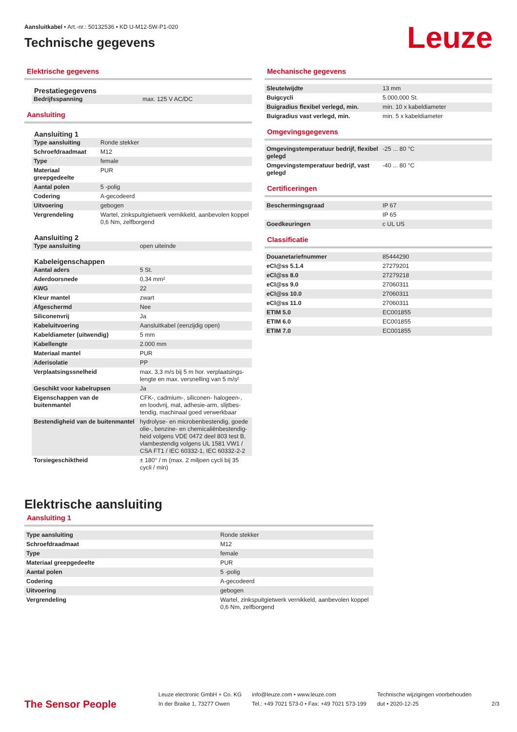Aansluitkabel • Art.-nr.: 50132536 • KD U-M12-5W-P1-020
Technische gegevens
Leuze
Elektrische gegevens
Prestatiegegevens
| Bedrijfsspanning | max. 125 V AC/DC |
Aansluiting
Aansluiting 1
| Type aansluiting | Ronde stekker |
| Schroefdraadmaat | M12 |
| Type | female |
| Materiaal greepgedeelte | PUR |
| Aantal polen | 5 -polig |
| Codering | A-gecodeerd |
| Uitvoering | gebogen |
| Vergrendeling | Wartel, zinkspuitgietwerk vernikkeld, aanbevolen koppel 0,6 Nm, zelfborgend |
Aansluiting 2
| Type aansluiting | open uiteinde |
Kabeleigenschappen
| Aantal aders | 5 St. |
| Aderdoorsnede | 0,34 mm² |
| AWG | 22 |
| Kleur mantel | zwart |
| Afgeschermd | Nee |
| Siliconenvrij | Ja |
| Kabeluitvoering | Aansluitkabel (eenzijdig open) |
| Kabeldiameter (uitwendig) | 5 mm |
| Kabellengte | 2.000 mm |
| Materiaal mantel | PUR |
| Aderisolatie | PP |
| Verplaatsingssnelheid | max. 3,3 m/s bij 5 m hor. verplaatsings-lengte en max. versnelling van 5 m/s² |
| Geschikt voor kabelrupsen | Ja |
| Eigenschappen van de buitenmantel | CFK-, cadmium-, siliconen- halogeen-, en loodvrij, mat, adhesie-arm, slijtbes-tendig, machinaal goed verwerkbaar |
| Bestendigheid van de buitenmantel | hydrolyse- en microbenbestendig, goede olie-, benzine- en chemicaliënbestendig-heid volgens VDE 0472 deel 803 test B, vlambestendig volgens UL 1581 VW1 / CSA FT1 / IEC 60332-1, IEC 60332-2-2 |
| Torsiegeschiktheid | ± 180° / m (max. 2 miljoen cycli bij 35 cycli / min) |
Mechanische gegevens
| Sleutelwijdte | 13 mm |
| Buigcycli | 5.000.000 St. |
| Buigradius flexibel verlegd, min. | min. 10 x kabeldiameter |
| Buigradius vast verlegd, min. | min. 5 x kabeldiameter |
Omgevingsgegevens
| Omgevingstemperatuur bedrijf, flexibel gelegd | -25 ... 80 °C |
| Omgevingstemperatuur bedrijf, vast gelegd | -40 ... 80 °C |
Certificeringen
| Beschermingsgraad | IP 67 |
| | IP 65 |
| Goedkeuringen | c UL US |
Classificatie
| Douanetariefnummer | 85444290 |
| eCl@ss 5.1.4 | 27279201 |
| eCl@ss 8.0 | 27279218 |
| eCl@ss 9.0 | 27060311 |
| eCl@ss 10.0 | 27060311 |
| eCl@ss 11.0 | 27060311 |
| ETIM 5.0 | EC001855 |
| ETIM 6.0 | EC001855 |
| ETIM 7.0 | EC001855 |
Elektrische aansluiting
Aansluiting 1
| Type aansluiting | Ronde stekker |
| Schroefdraadmaat | M12 |
| Type | female |
| Materiaal greepgedeelte | PUR |
| Aantal polen | 5 -polig |
| Codering | A-gecodeerd |
| Uitvoering | gebogen |
| Vergrendeling | Wartel, zinkspuitgietwerk vernikkeld, aanbevolen koppel 0,6 Nm, zelfborgend |
The Sensor People
Leuze electronic GmbH + Co. KG
In der Braike 1, 73277 Owen
info@leuze.com • www.leuze.com
Tel.: +49 7021 573-0 • Fax: +49 7021 573-199
Technische wijzigingen voorbehouden
dut • 2020-12-25
2/3